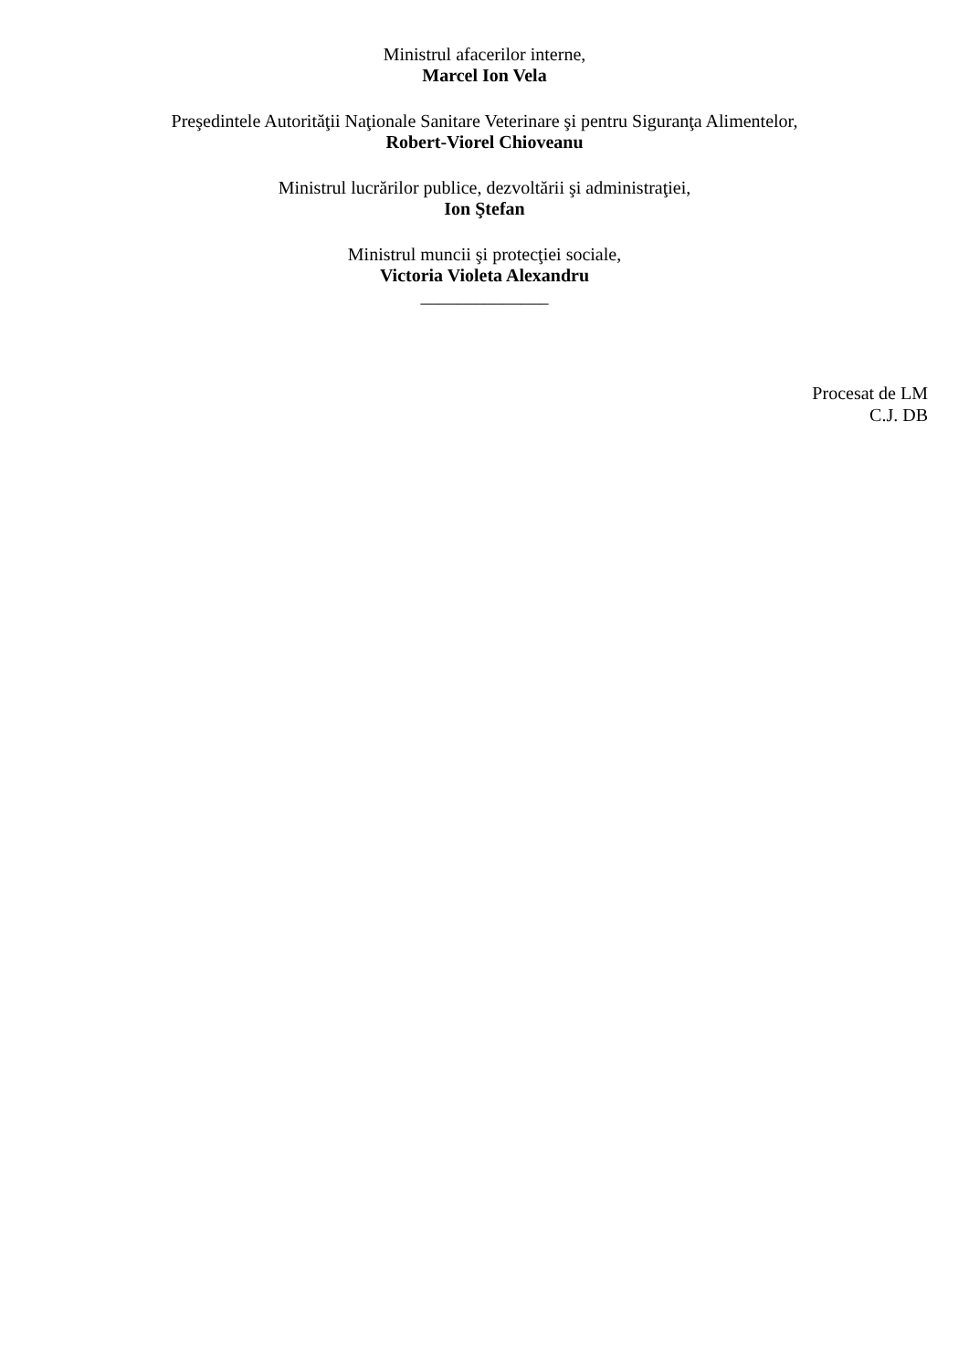Ministrul afacerilor interne,
Marcel Ion Vela
Preşedintele Autorităţii Naţionale Sanitare Veterinare şi pentru Siguranţa Alimentelor,
Robert-Viorel Chioveanu
Ministrul lucrărilor publice, dezvoltării şi administraţiei,
Ion Ştefan
Ministrul muncii şi protecţiei sociale,
Victoria Violeta Alexandru
______________
Procesat de LM
C.J. DB